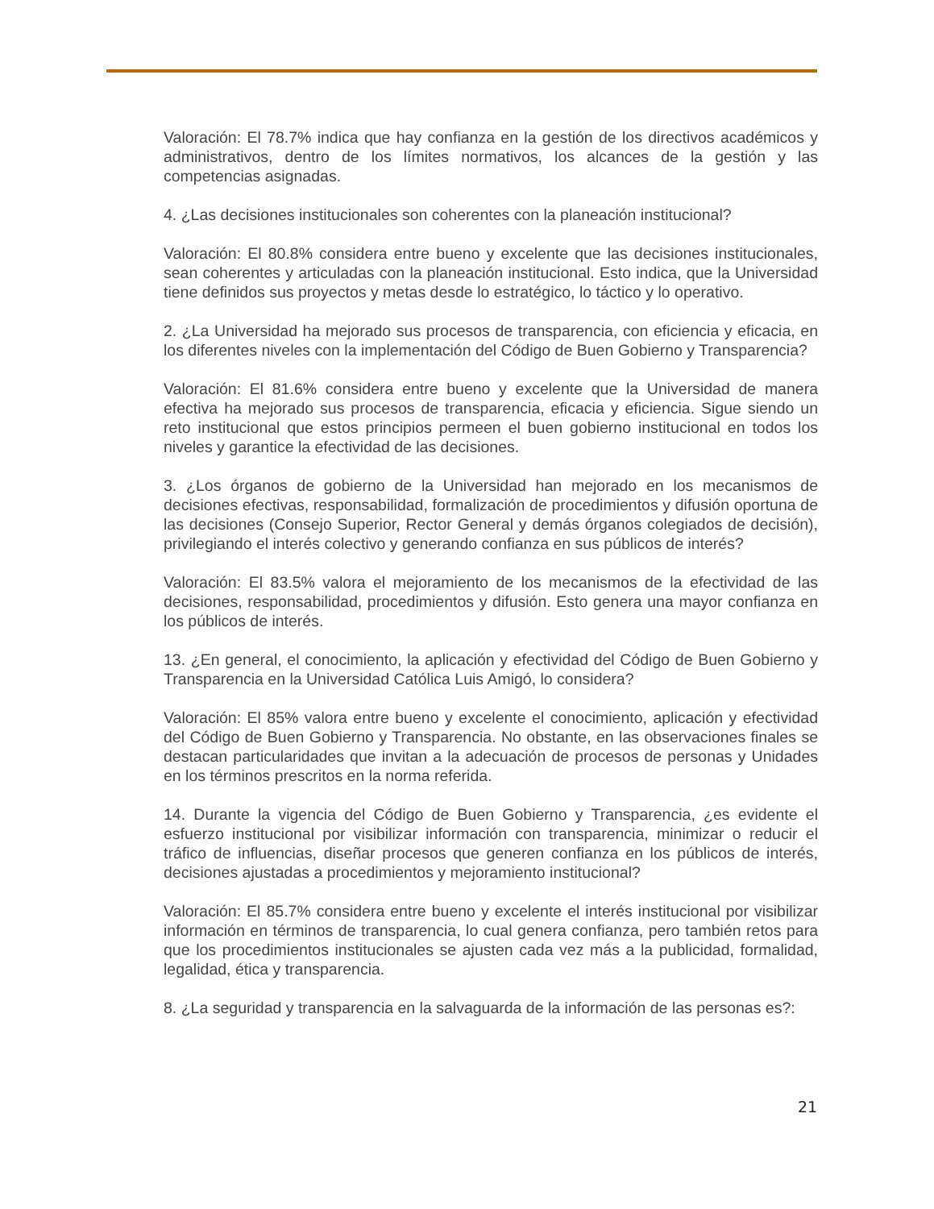Valoración: El 78.7% indica que hay confianza en la gestión de los directivos académicos y administrativos, dentro de los límites normativos, los alcances de la gestión y las competencias asignadas.
4. ¿Las decisiones institucionales son coherentes con la planeación institucional?
Valoración: El 80.8% considera entre bueno y excelente que las decisiones institucionales, sean coherentes y articuladas con la planeación institucional. Esto indica, que la Universidad tiene definidos sus proyectos y metas desde lo estratégico, lo táctico y lo operativo.
2. ¿La Universidad ha mejorado sus procesos de transparencia, con eficiencia y eficacia, en los diferentes niveles con la implementación del Código de Buen Gobierno y Transparencia?
Valoración: El 81.6% considera entre bueno y excelente que la Universidad de manera efectiva ha mejorado sus procesos de transparencia, eficacia y eficiencia. Sigue siendo un reto institucional que estos principios permeen el buen gobierno institucional en todos los niveles y garantice la efectividad de las decisiones.
3. ¿Los órganos de gobierno de la Universidad han mejorado en los mecanismos de decisiones efectivas, responsabilidad, formalización de procedimientos y difusión oportuna de las decisiones (Consejo Superior, Rector General y demás órganos colegiados de decisión), privilegiando el interés colectivo y generando confianza en sus públicos de interés?
Valoración: El 83.5% valora el mejoramiento de los mecanismos de la efectividad de las decisiones, responsabilidad, procedimientos y difusión. Esto genera una mayor confianza en los públicos de interés.
13. ¿En general, el conocimiento, la aplicación y efectividad del Código de Buen Gobierno y Transparencia en la Universidad Católica Luis Amigó, lo considera?
Valoración: El 85% valora entre bueno y excelente el conocimiento, aplicación y efectividad del Código de Buen Gobierno y Transparencia. No obstante, en las observaciones finales se destacan particularidades que invitan a la adecuación de procesos de personas y Unidades en los términos prescritos en la norma referida.
14. Durante la vigencia del Código de Buen Gobierno y Transparencia, ¿es evidente el esfuerzo institucional por visibilizar información con transparencia, minimizar o reducir el tráfico de influencias, diseñar procesos que generen confianza en los públicos de interés, decisiones ajustadas a procedimientos y mejoramiento institucional?
Valoración: El 85.7% considera entre bueno y excelente el interés institucional por visibilizar información en términos de transparencia, lo cual genera confianza, pero también retos para que los procedimientos institucionales se ajusten cada vez más a la publicidad, formalidad, legalidad, ética y transparencia.
8. ¿La seguridad y transparencia en la salvaguarda de la información de las personas es?:
21